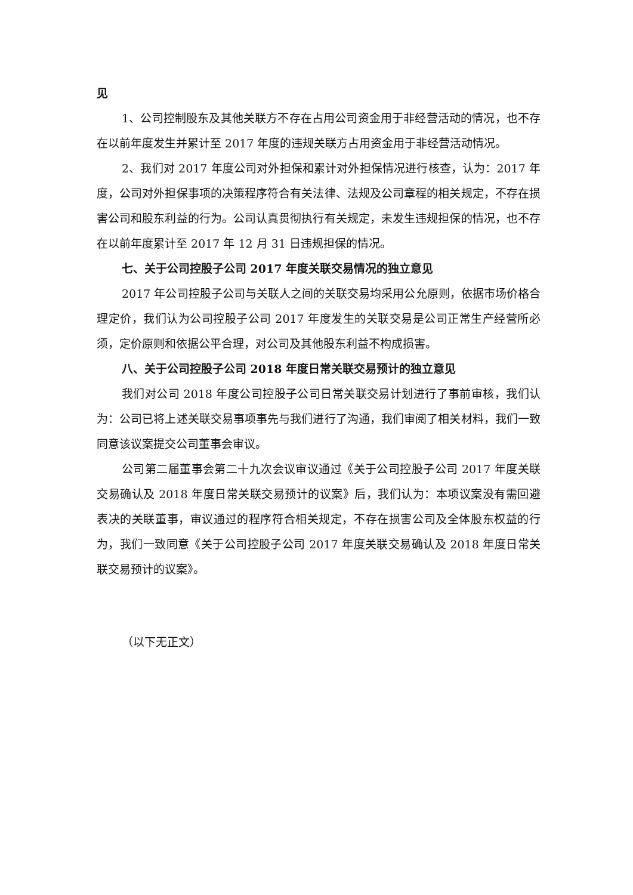见
1、公司控制股东及其他关联方不存在占用公司资金用于非经营活动的情况，也不存在以前年度发生并累计至 2017 年度的违规关联方占用资金用于非经营活动情况。
2、我们对 2017 年度公司对外担保和累计对外担保情况进行核查，认为：2017 年度，公司对外担保事项的决策程序符合有关法律、法规及公司章程的相关规定，不存在损害公司和股东利益的行为。公司认真贯彻执行有关规定，未发生违规担保的情况，也不存在以前年度累计至 2017 年 12 月 31 日违规担保的情况。
七、关于公司控股子公司 2017 年度关联交易情况的独立意见
2017 年公司控股子公司与关联人之间的关联交易均采用公允原则，依据市场价格合理定价，我们认为公司控股子公司 2017 年度发生的关联交易是公司正常生产经营所必须，定价原则和依据公平合理，对公司及其他股东利益不构成损害。
八、关于公司控股子公司 2018 年度日常关联交易预计的独立意见
我们对公司 2018 年度公司控股子公司日常关联交易计划进行了事前审核，我们认为：公司已将上述关联交易事项事先与我们进行了沟通，我们审阅了相关材料，我们一致同意该议案提交公司董事会审议。
公司第二届董事会第二十九次会议审议通过《关于公司控股子公司 2017 年度关联交易确认及 2018 年度日常关联交易预计的议案》后，我们认为：本项议案没有需回避表决的关联董事，审议通过的程序符合相关规定，不存在损害公司及全体股东权益的行为，我们一致同意《关于公司控股子公司 2017 年度关联交易确认及 2018 年度日常关联交易预计的议案》。
（以下无正文）